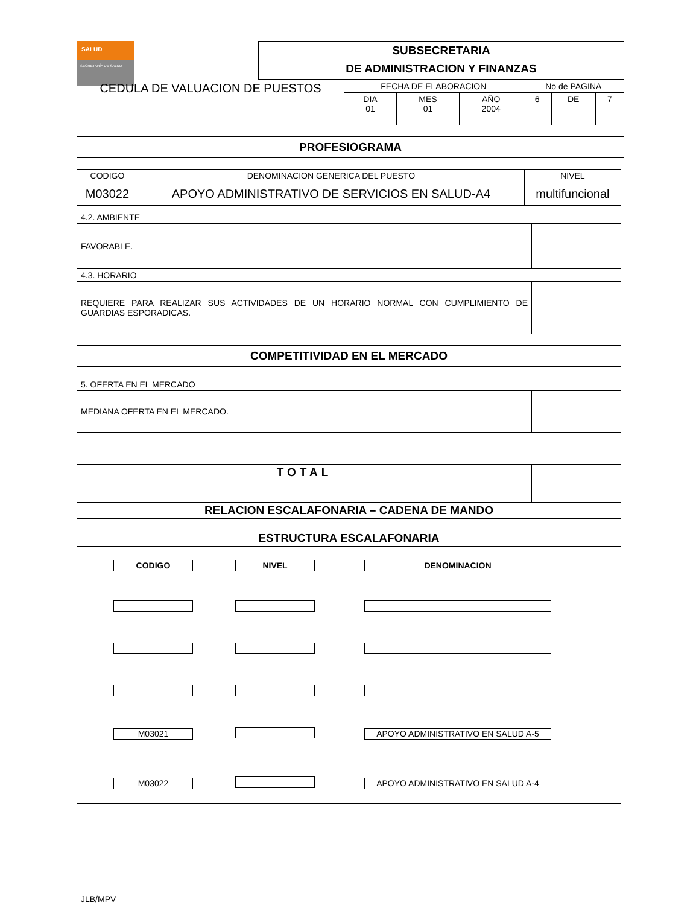SALUD
SECRETARÍA DE SALUD
SUBSECRETARIA
DE ADMINISTRACION Y FINANZAS
| CEDULA DE VALUACION DE PUESTOS | FECHA DE ELABORACION | | | No de PAGINA | | |
| | DIA 01 | MES 01 | AÑO 2004 | 6 | DE | 7 |
PROFESIOGRAMA
| CODIGO | DENOMINACION GENERICA DEL PUESTO | NIVEL |
| M03022 | APOYO ADMINISTRATIVO DE SERVICIOS EN SALUD-A4 | multifuncional |
| 4.2. AMBIENTE | |
| FAVORABLE. | |
| 4.3. HORARIO | |
| REQUIERE PARA REALIZAR SUS ACTIVIDADES DE UN HORARIO NORMAL CON CUMPLIMIENTO DE GUARDIAS ESPORADICAS. | |
COMPETITIVIDAD EN EL MERCADO
| 5. OFERTA EN EL MERCADO | |
| MEDIANA OFERTA EN EL MERCADO. | |
| TOTAL | |
| RELACION ESCALAFONARIA – CADENA DE MANDO | |
ESTRUCTURA ESCALAFONARIA
| CODIGO | NIVEL | DENOMINACION |
| M03021 | | APOYO ADMINISTRATIVO EN SALUD A-5 |
| M03022 | | APOYO ADMINISTRATIVO EN SALUD A-4 |
JLB/MPV